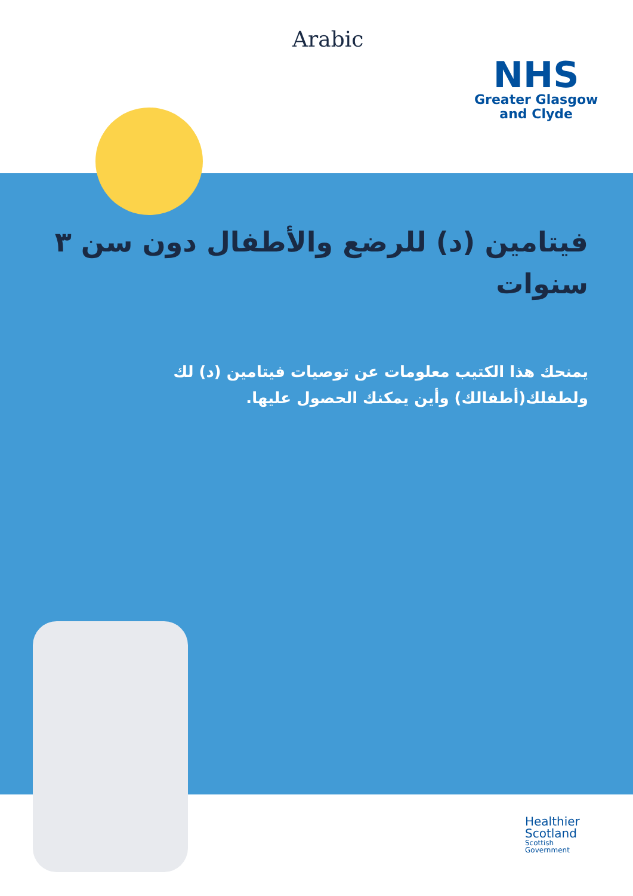Arabic
NHS
Greater Glasgow
and Clyde
فيتامين (د) للرضع والأطفال دون سن ٣ سنوات
يمنحك هذا الكتيب معلومات عن توصيات فيتامين (د) لك ولطفلك(أطفالك) وأين يمكنك الحصول عليها.
Healthier
Scotland
Scottish
Government